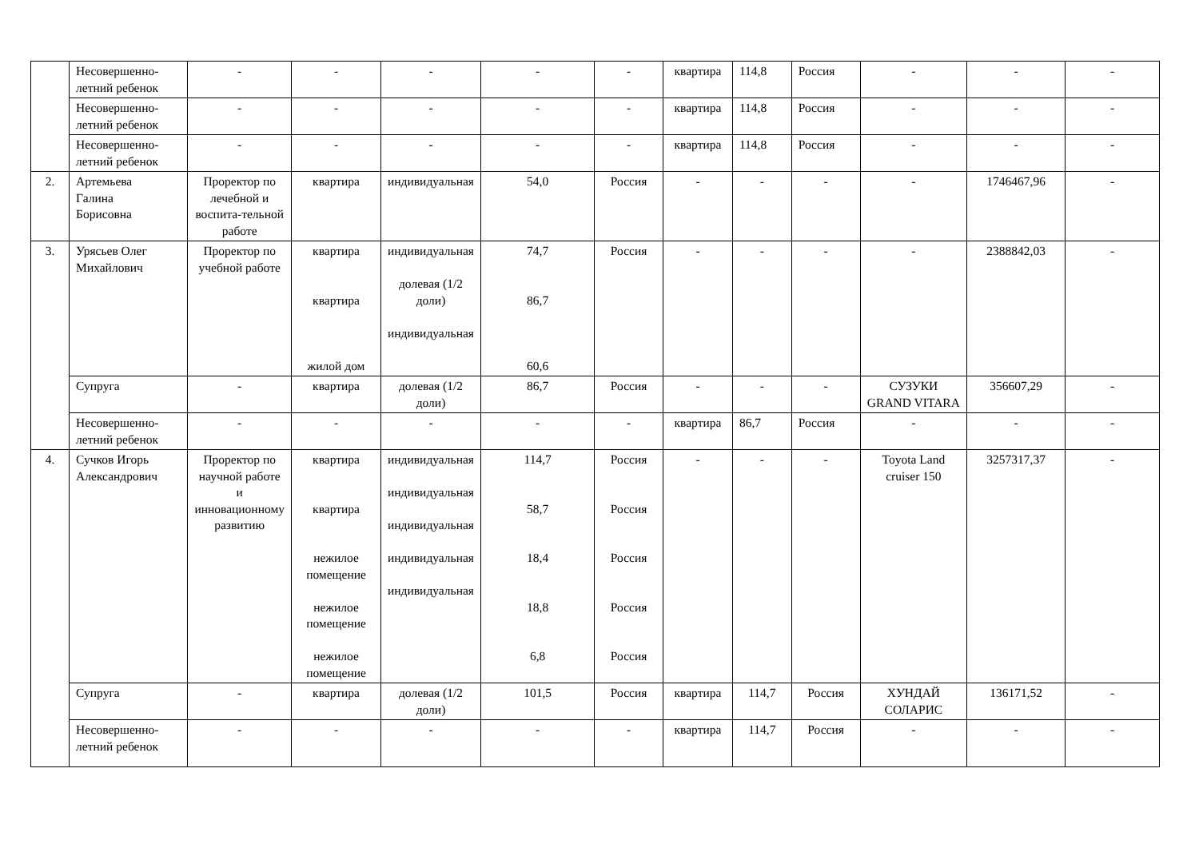| | Несовершенно- летний ребенок | - | - | - | - | - | квартира | 114,8 | Россия | - | - | - |
| | Несовершенно- летний ребенок | - | - | - | - | - | квартира | 114,8 | Россия | - | - | - |
| | Несовершенно- летний ребенок | - | - | - | - | - | квартира | 114,8 | Россия | - | - | - |
| 2. | Артемьева Галина Борисовна | Проректор по лечебной и воспита-тельной работе | квартира | индивидуальная | 54,0 | Россия | - | - | - | - | 1746467,96 | - |
| 3. | Урясьев Олег Михайлович | Проректор по учебной работе | квартира квартира жилой дом | индивидуальная долевая (1/2 доли) индивидуальная | 74,7 86,7 60,6 | Россия | - | - | - | - | 2388842,03 | - |
| | Супруга | - | квартира | долевая (1/2 доли) | 86,7 | Россия | - | - | - | СУЗУКИ GRAND VITARA | 356607,29 | - |
| | Несовершенно- летний ребенок | - | - | - | - | - | квартира | 86,7 | Россия | - | - | - |
| 4. | Сучков Игорь Александрович | Проректор по научной работе и инновационному развитию | квартира квартира нежилое помещение нежилое помещение нежилое помещение | индивидуальная индивидуальная индивидуальная индивидуальная индивидуальная | 114,7 58,7 18,4 18,8 6,8 | Россия Россия Россия Россия Россия | - | - | - | Toyota Land cruiser 150 | 3257317,37 | - |
| | Супруга | - | квартира | долевая (1/2 доли) | 101,5 | Россия | квартира | 114,7 | Россия | ХУНДАЙ СОЛАРИС | 136171,52 | - |
| | Несовершенно- летний ребенок | - | - | - | - | - | квартира | 114,7 | Россия | - | - | - |